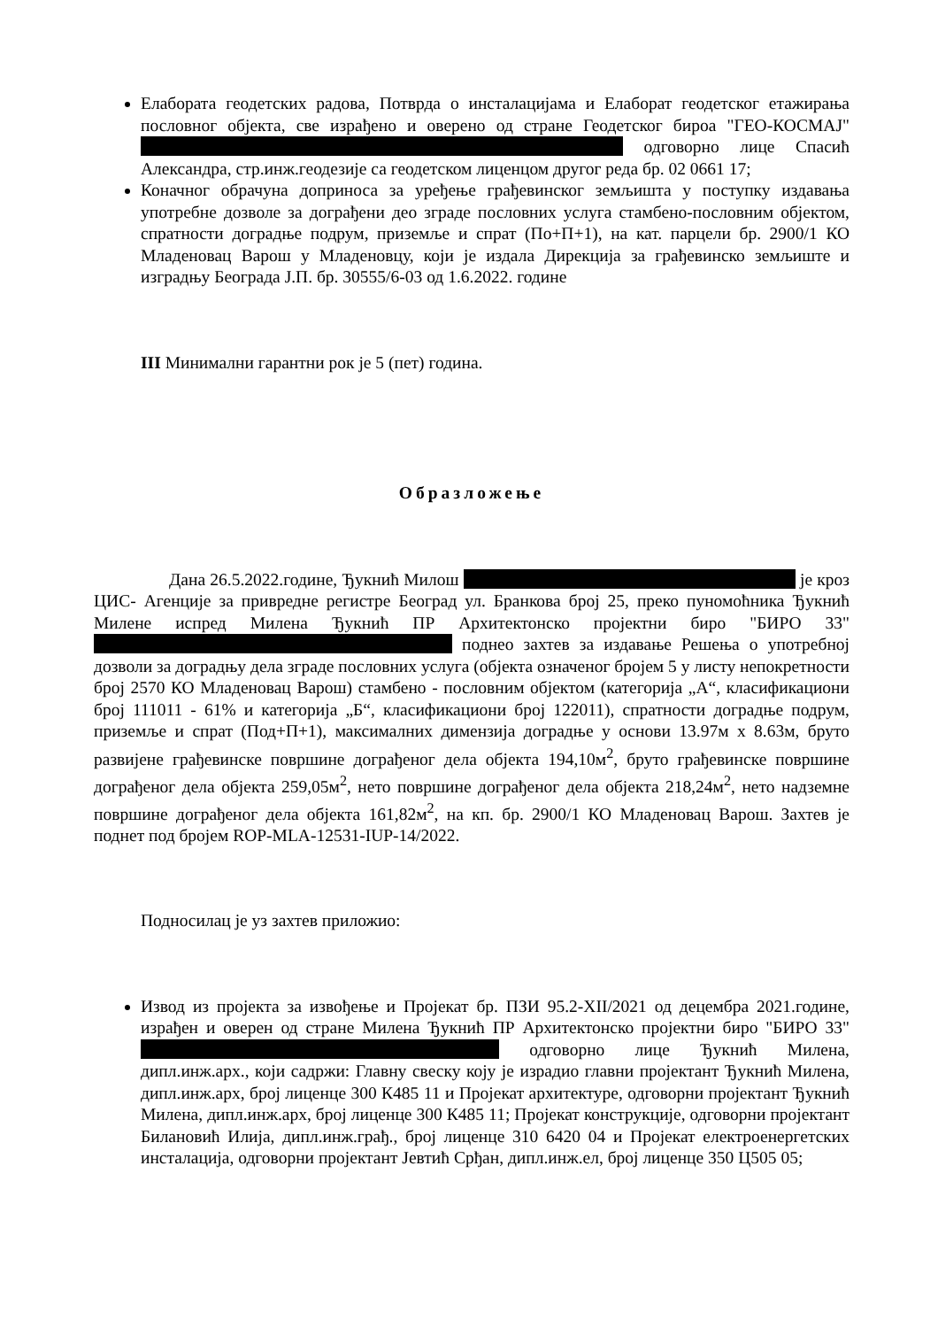Елабората геодетских радова, Потврда о инсталацијама и Елаборат геодетског етажирања пословног објекта, све израђено и оверено од стране Геодетског бироа "ГЕО-КОСМАЈ" одговорно лице Спасић Александра, стр.инж.геодезије са геодетском лиценцом другог реда бр. 02 0661 17;
Коначног обрачуна доприноса за уређење грађевинског земљишта у поступку издавања употребне дозволе за дограђени део зграде пословних услуга стамбено-пословним објектом, спратности доградње подрум, приземље и спрат (По+П+1), на кат. парцели бр. 2900/1 КО Младеновац Варош у Младеновцу, који је издала Дирекција за грађевинско земљиште и изградњу Београда Ј.П. бр. 30555/6-03 од 1.6.2022. године
III Минимални гарантни рок је 5 (пет) година.
Образложење
Дана 26.5.2022.године, Ђукнић Милош је кроз ЦИС- Агенције за привредне регистре Београд ул. Бранкова број 25, преко пуномоћника Ђукнић Милене испред Милена Ђукнић ПР Архитектонско пројектни биро "БИРО 33" поднео захтев за издавање Решења о употребној дозволи за доградњу дела зграде пословних услуга (објекта означеног бројем 5 у листу непокретности број 2570 КО Младеновац Варош) стамбено - пословним објектом (категорија „А“, класификациони број 111011 - 61% и категорија „Б“, класификациони број 122011), спратности доградње подрум, приземље и спрат (Под+П+1), максималних димензија доградње у основи 13.97м x 8.63м, бруто развијене грађевинске површине дограђеног дела објекта 194,10м<sup>2</sup>, бруто грађевинске површине дограђеног дела објекта 259,05м<sup>2</sup>, нето површине дограђеног дела објекта 218,24м<sup>2</sup>, нето надземне површине дограђеног дела објекта 161,82м<sup>2</sup>, на кп. бр. 2900/1 КО Младеновац Варош. Захтев је поднет под бројем ROP-MLA-12531-IUP-14/2022.
Подносилац је уз захтев приложио:
Извод из пројекта за извођење и Пројекат бр. ПЗИ 95.2-XII/2021 од децембра 2021.године, израђен и оверен од стране Милена Ђукнић ПР Архитектонско пројектни биро "БИРО 33" одговорно лице Ђукнић Милена, дипл.инж.арх., који садржи: Главну свеску коју је израдио главни пројектант Ђукнић Милена, дипл.инж.арх, број лиценце 300 К485 11 и Пројекат архитектуре, одговорни пројектант Ђукнић Милена, дипл.инж.арх, број лиценце 300 К485 11; Пројекат конструкције, одговорни пројектант Билановић Илија, дипл.инж.грађ., број лиценце 310 6420 04 и Пројекат електроенергетских инсталација, одговорни пројектант Јевтић Срђан, дипл.инж.ел, број лиценце 350 Ц505 05;